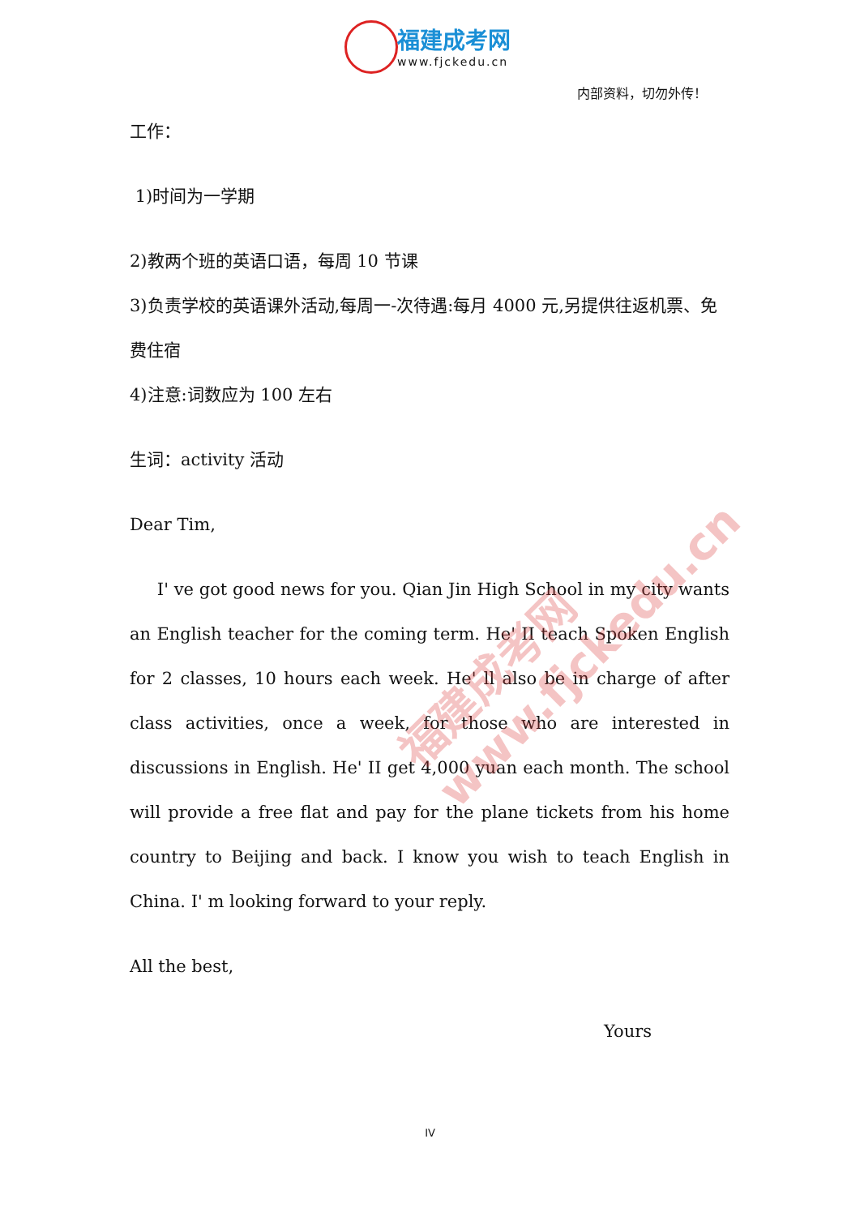福建成考网
www.fjckedu.cn
内部资料，切勿外传！
工作：
1)时间为一学期
2)教两个班的英语口语，每周 10 节课
3)负责学校的英语课外活动,每周一-次待遇:每月 4000 元,另提供往返机票、免费住宿
4)注意:词数应为 100 左右
生词：activity 活动
Dear Tim,
I' ve got good news for you. Qian Jin High School in my city wants an English teacher for the coming term. He' II teach Spoken English for 2 classes, 10 hours each week. He' ll also be in charge of after class activities, once a week, for those who are interested in discussions in English. He' II get 4,000 yuan each month. The school will provide a free flat and pay for the plane tickets from his home country to Beijing and back. I know you wish to teach English in China. I' m looking forward to your reply.
All the best,
Yours
福建成考网 www.fjckedu.cn
IV